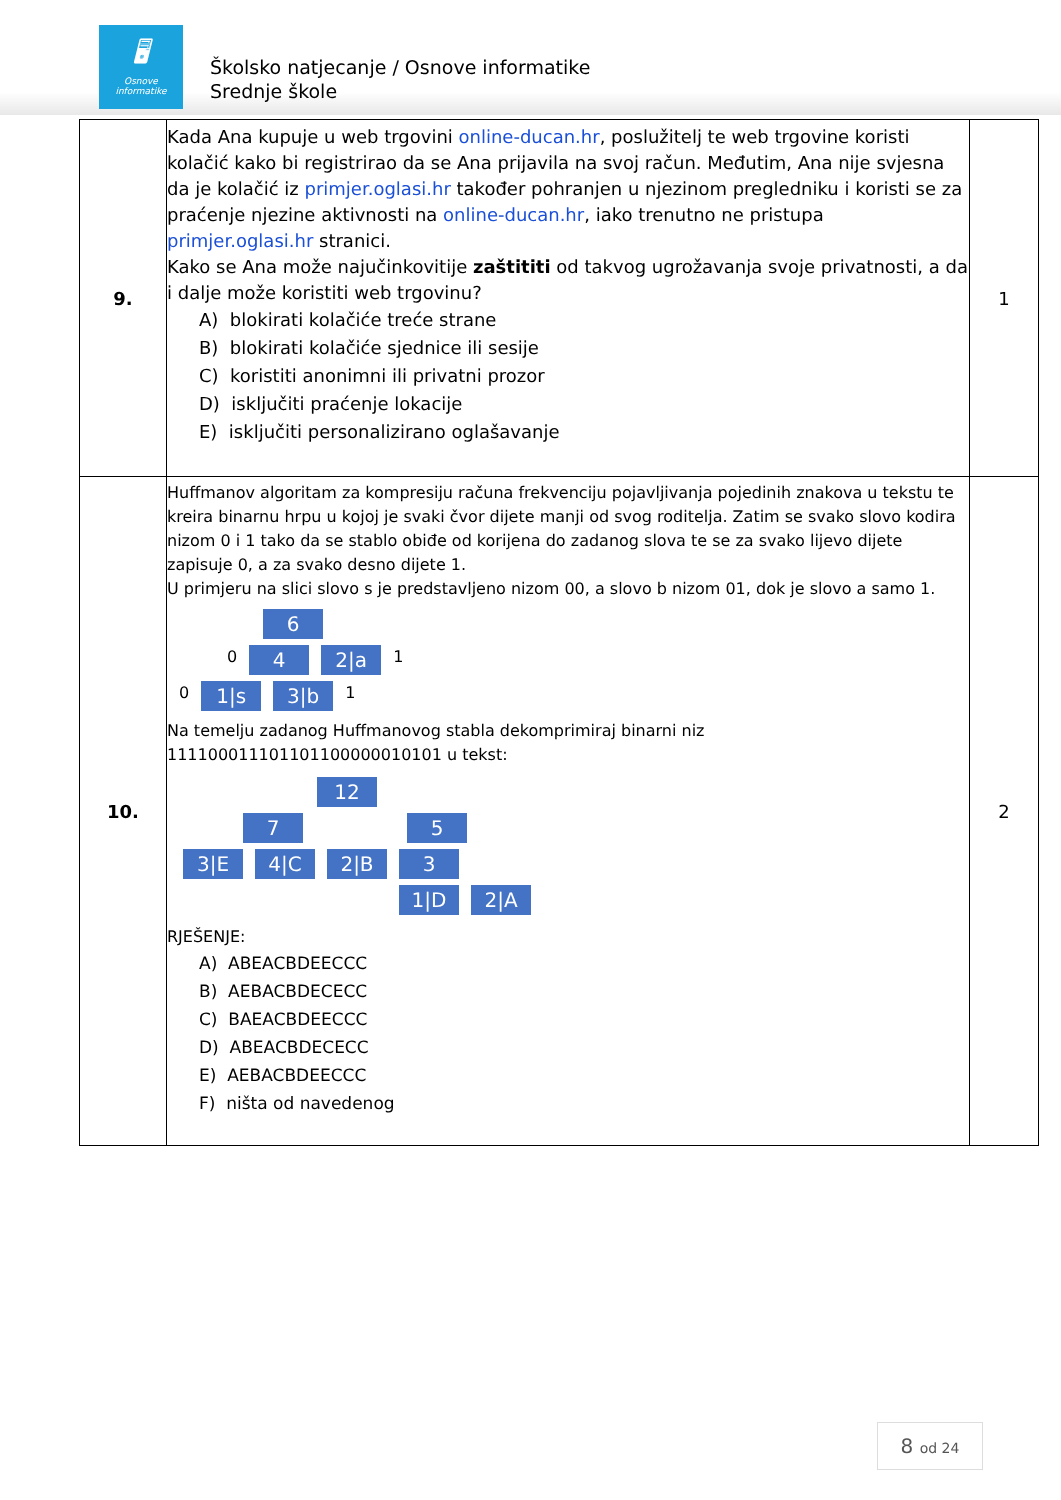🖥
Osnove informatike
Školsko natjecanje / Osnove informatike
Srednje škole
| 9. | Kada Ana kupuje u web trgovini online-ducan.hr , poslužitelj te web trgovine koristi kolačić kako bi registrirao da se Ana prijavila na svoj račun. Međutim, Ana nije svjesna da je kolačić iz primjer.oglasi.hr također pohranjen u njezinom pregledniku i koristi se za praćenje njezine aktivnosti na online-ducan.hr , iako trenutno ne pristupa primjer.oglasi.hr stranici. Kako se Ana može najučinkovitije zaštititi od takvog ugrožavanja svoje privatnosti, a da i dalje može koristiti web trgovinu? A) blokirati kolačiće treće strane B) blokirati kolačiće sjednice ili sesije C) koristiti anonimni ili privatni prozor D) isključiti praćenje lokacije E) isključiti personalizirano oglašavanje | 1 |
| 10. | Huffmanov algoritam za kompresiju računa frekvenciju pojavljivanja pojedinih znakova u tekstu te kreira binarnu hrpu u kojoj je svaki čvor dijete manji od svog roditelja. Zatim se svako slovo kodira nizom 0 i 1 tako da se stablo obiđe od korijena do zadanog slova te se za svako lijevo dijete zapisuje 0, a za svako desno dijete 1. U primjeru na slici slovo s je predstavljeno nizom 00, a slovo b nizom 01, dok je slovo a samo 1. 6 0 4 2/a 1 0 1/s 3/b 1 Na temelju zadanog Huffmanovog stabla dekomprimiraj binarni niz 111100011101101100000010101 u tekst: 12 7 5 3/E 4/C 2/B 3 1/D 2/A RJEŠENJE: A) ABEACBDEECCC B) AEBACBDECECC C) BAEACBDEECCC D) ABEACBDECECC E) AEBACBDEECCC F) ništa od navedenog | 2 |
8 od 24